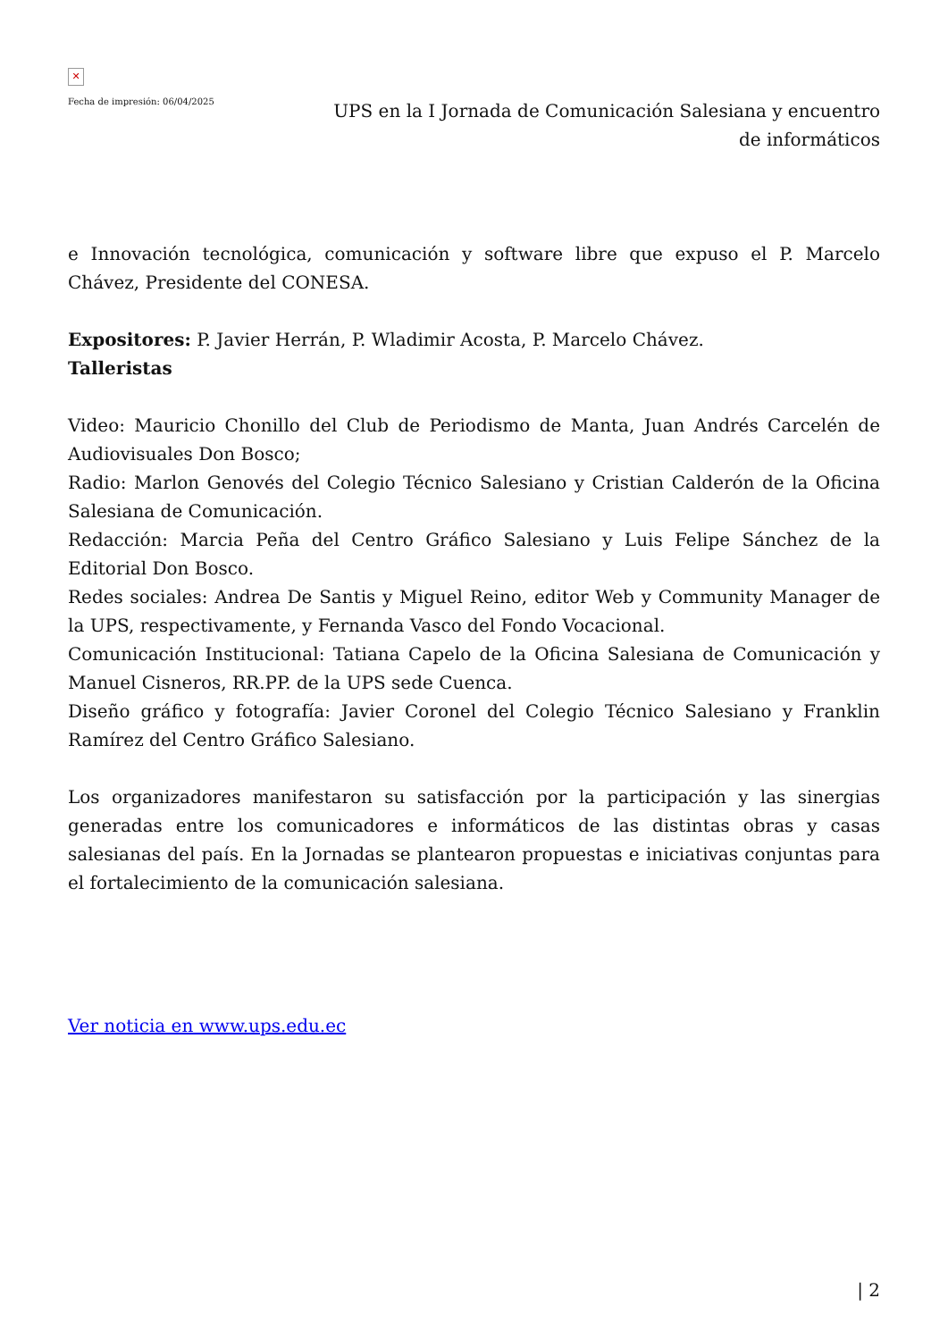✕
Fecha de impresión: 06/04/2025
UPS en la I Jornada de Comunicación Salesiana y encuentro de informáticos
e Innovación tecnológica, comunicación y software libre que expuso el P. Marcelo Chávez, Presidente del CONESA.
Expositores: P. Javier Herrán, P. Wladimir Acosta, P. Marcelo Chávez.
Talleristas
Video: Mauricio Chonillo del Club de Periodismo de Manta, Juan Andrés Carcelén de Audiovisuales Don Bosco;
Radio: Marlon Genovés del Colegio Técnico Salesiano y Cristian Calderón de la Oficina Salesiana de Comunicación.
Redacción: Marcia Peña del Centro Gráfico Salesiano y Luis Felipe Sánchez de la Editorial Don Bosco.
Redes sociales: Andrea De Santis y Miguel Reino, editor Web y Community Manager de la UPS, respectivamente, y Fernanda Vasco del Fondo Vocacional.
Comunicación Institucional: Tatiana Capelo de la Oficina Salesiana de Comunicación y Manuel Cisneros, RR.PP. de la UPS sede Cuenca.
Diseño gráfico y fotografía: Javier Coronel del Colegio Técnico Salesiano y Franklin Ramírez del Centro Gráfico Salesiano.
Los organizadores manifestaron su satisfacción por la participación y las sinergias generadas entre los comunicadores e informáticos de las distintas obras y casas salesianas del país. En la Jornadas se plantearon propuestas e iniciativas conjuntas para el fortalecimiento de la comunicación salesiana.
Ver noticia en www.ups.edu.ec
| 2